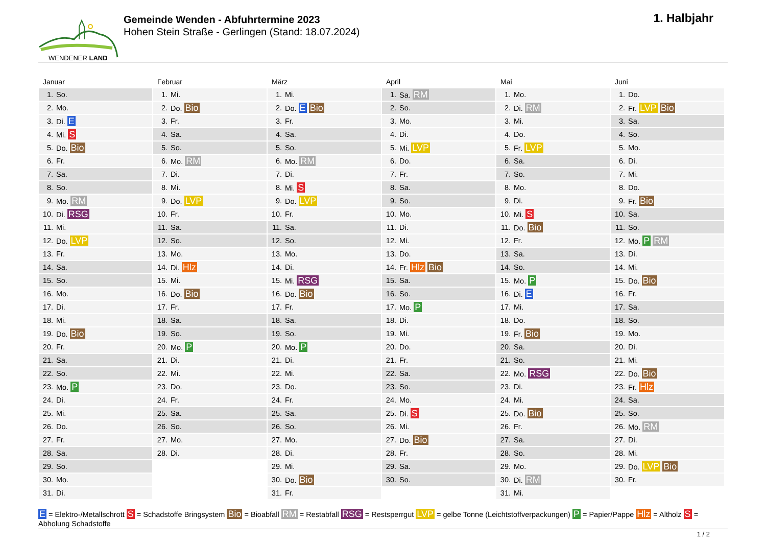WENDENER LAND
Gemeinde Wenden - Abfuhrtermine 2023
Hohen Stein Straße - Gerlingen (Stand: 18.07.2024)
1. Halbjahr
Januar
| 1. | So. |
| 2. | Mo. |
| 3. | Di. E |
| 4. | Mi. S |
| 5. | Do. Bio |
| 6. | Fr. |
| 7. | Sa. |
| 8. | So. |
| 9. | Mo. RM |
| 10. | Di. RSG |
| 11. | Mi. |
| 12. | Do. LVP |
| 13. | Fr. |
| 14. | Sa. |
| 15. | So. |
| 16. | Mo. |
| 17. | Di. |
| 18. | Mi. |
| 19. | Do. Bio |
| 20. | Fr. |
| 21. | Sa. |
| 22. | So. |
| 23. | Mo. P |
| 24. | Di. |
| 25. | Mi. |
| 26. | Do. |
| 27. | Fr. |
| 28. | Sa. |
| 29. | So. |
| 30. | Mo. |
| 31. | Di. |
Februar
| 1. | Mi. |
| 2. | Do. Bio |
| 3. | Fr. |
| 4. | Sa. |
| 5. | So. |
| 6. | Mo. RM |
| 7. | Di. |
| 8. | Mi. |
| 9. | Do. LVP |
| 10. | Fr. |
| 11. | Sa. |
| 12. | So. |
| 13. | Mo. |
| 14. | Di. Hlz |
| 15. | Mi. |
| 16. | Do. Bio |
| 17. | Fr. |
| 18. | Sa. |
| 19. | So. |
| 20. | Mo. P |
| 21. | Di. |
| 22. | Mi. |
| 23. | Do. |
| 24. | Fr. |
| 25. | Sa. |
| 26. | So. |
| 27. | Mo. |
| 28. | Di. |
März
| 1. | Mi. |
| 2. | Do. E Bio |
| 3. | Fr. |
| 4. | Sa. |
| 5. | So. |
| 6. | Mo. RM |
| 7. | Di. |
| 8. | Mi. S |
| 9. | Do. LVP |
| 10. | Fr. |
| 11. | Sa. |
| 12. | So. |
| 13. | Mo. |
| 14. | Di. |
| 15. | Mi. RSG |
| 16. | Do. Bio |
| 17. | Fr. |
| 18. | Sa. |
| 19. | So. |
| 20. | Mo. P |
| 21. | Di. |
| 22. | Mi. |
| 23. | Do. |
| 24. | Fr. |
| 25. | Sa. |
| 26. | So. |
| 27. | Mo. |
| 28. | Di. |
| 29. | Mi. |
| 30. | Do. Bio |
| 31. | Fr. |
April
| 1. | Sa. RM |
| 2. | So. |
| 3. | Mo. |
| 4. | Di. |
| 5. | Mi. LVP |
| 6. | Do. |
| 7. | Fr. |
| 8. | Sa. |
| 9. | So. |
| 10. | Mo. |
| 11. | Di. |
| 12. | Mi. |
| 13. | Do. |
| 14. | Fr. Hlz Bio |
| 15. | Sa. |
| 16. | So. |
| 17. | Mo. P |
| 18. | Di. |
| 19. | Mi. |
| 20. | Do. |
| 21. | Fr. |
| 22. | Sa. |
| 23. | So. |
| 24. | Mo. |
| 25. | Di. S |
| 26. | Mi. |
| 27. | Do. Bio |
| 28. | Fr. |
| 29. | Sa. |
| 30. | So. |
Mai
| 1. | Mo. |
| 2. | Di. RM |
| 3. | Mi. |
| 4. | Do. |
| 5. | Fr. LVP |
| 6. | Sa. |
| 7. | So. |
| 8. | Mo. |
| 9. | Di. |
| 10. | Mi. S |
| 11. | Do. Bio |
| 12. | Fr. |
| 13. | Sa. |
| 14. | So. |
| 15. | Mo. P |
| 16. | Di. E |
| 17. | Mi. |
| 18. | Do. |
| 19. | Fr. Bio |
| 20. | Sa. |
| 21. | So. |
| 22. | Mo. RSG |
| 23. | Di. |
| 24. | Mi. |
| 25. | Do. Bio |
| 26. | Fr. |
| 27. | Sa. |
| 28. | So. |
| 29. | Mo. |
| 30. | Di. RM |
| 31. | Mi. |
Juni
| 1. | Do. |
| 2. | Fr. LVP Bio |
| 3. | Sa. |
| 4. | So. |
| 5. | Mo. |
| 6. | Di. |
| 7. | Mi. |
| 8. | Do. |
| 9. | Fr. Bio |
| 10. | Sa. |
| 11. | So. |
| 12. | Mo. P RM |
| 13. | Di. |
| 14. | Mi. |
| 15. | Do. Bio |
| 16. | Fr. |
| 17. | Sa. |
| 18. | So. |
| 19. | Mo. |
| 20. | Di. |
| 21. | Mi. |
| 22. | Do. Bio |
| 23. | Fr. Hlz |
| 24. | Sa. |
| 25. | So. |
| 26. | Mo. RM |
| 27. | Di. |
| 28. | Mi. |
| 29. | Do. LVP Bio |
| 30. | Fr. |
E = Elektro-/Metallschrott S = Schadstoffe Bringsystem Bio = Bioabfall RM = Restabfall RSG = Restsperrgut LVP = gelbe Tonne (Leichtstoffverpackungen) P = Papier/Pappe Hlz = Altholz S = Abholung Schadstoffe
1 / 2